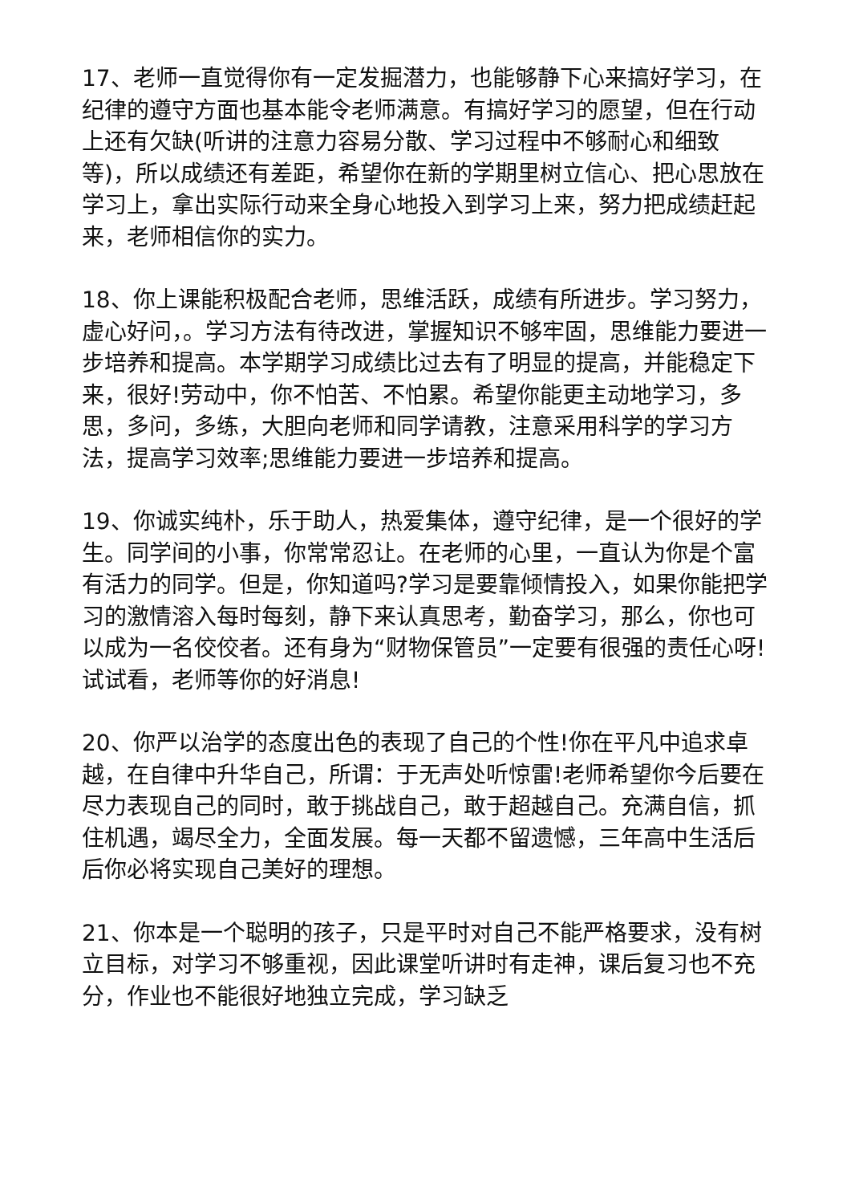17、老师一直觉得你有一定发掘潜力，也能够静下心来搞好学习，在纪律的遵守方面也基本能令老师满意。有搞好学习的愿望，但在行动上还有欠缺(听讲的注意力容易分散、学习过程中不够耐心和细致等)，所以成绩还有差距，希望你在新的学期里树立信心、把心思放在学习上，拿出实际行动来全身心地投入到学习上来，努力把成绩赶起来，老师相信你的实力。
18、你上课能积极配合老师，思维活跃，成绩有所进步。学习努力，虚心好问，。学习方法有待改进，掌握知识不够牢固，思维能力要进一步培养和提高。本学期学习成绩比过去有了明显的提高，并能稳定下来，很好!劳动中，你不怕苦、不怕累。希望你能更主动地学习，多思，多问，多练，大胆向老师和同学请教，注意采用科学的学习方法，提高学习效率;思维能力要进一步培养和提高。
19、你诚实纯朴，乐于助人，热爱集体，遵守纪律，是一个很好的学生。同学间的小事，你常常忍让。在老师的心里，一直认为你是个富有活力的同学。但是，你知道吗?学习是要靠倾情投入，如果你能把学习的激情溶入每时每刻，静下来认真思考，勤奋学习，那么，你也可以成为一名佼佼者。还有身为“财物保管员”一定要有很强的责任心呀!试试看，老师等你的好消息!
20、你严以治学的态度出色的表现了自己的个性!你在平凡中追求卓越，在自律中升华自己，所谓：于无声处听惊雷!老师希望你今后要在尽力表现自己的同时，敢于挑战自己，敢于超越自己。充满自信，抓住机遇，竭尽全力，全面发展。每一天都不留遗憾，三年高中生活后后你必将实现自己美好的理想。
21、你本是一个聪明的孩子，只是平时对自己不能严格要求，没有树立目标，对学习不够重视，因此课堂听讲时有走神，课后复习也不充分，作业也不能很好地独立完成，学习缺乏